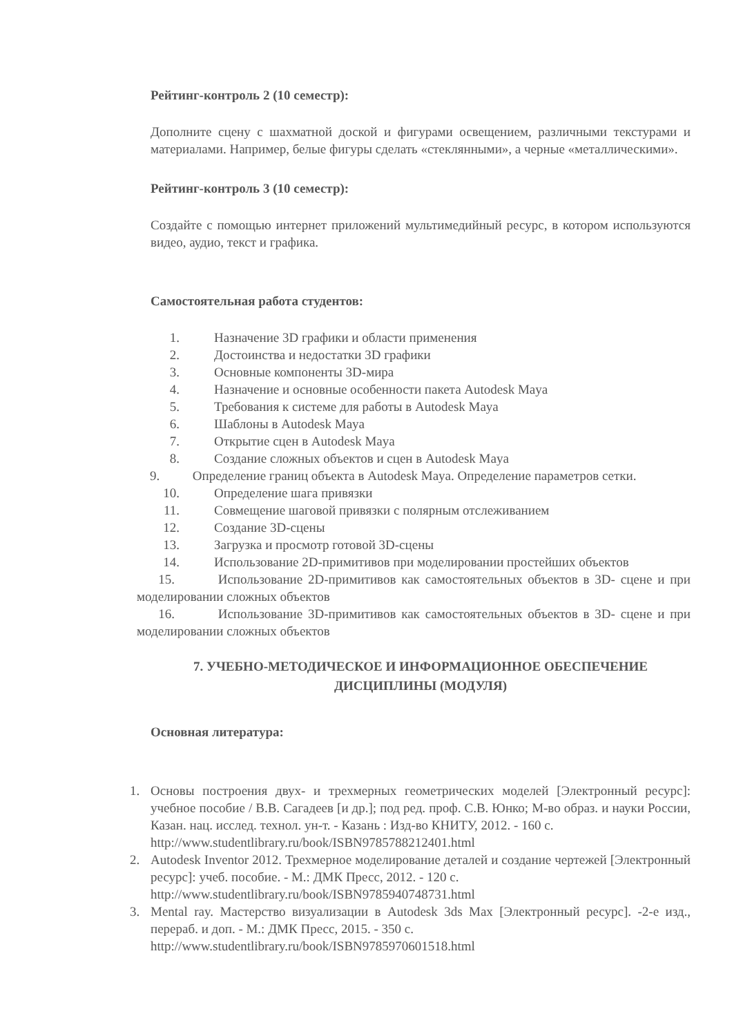Рейтинг-контроль 2 (10 семестр):
Дополните сцену с шахматной доской и фигурами освещением, различными текстурами и материалами. Например, белые фигуры сделать «стеклянными», а черные «металлическими».
Рейтинг-контроль 3 (10 семестр):
Создайте с помощью интернет приложений мультимедийный ресурс, в котором используются видео, аудио, текст и графика.
Самостоятельная работа студентов:
1. Назначение 3D графики и области применения
2. Достоинства и недостатки 3D графики
3. Основные компоненты 3D-мира
4. Назначение и основные особенности пакета Autodesk Maya
5. Требования к системе для работы в Autodesk Maya
6. Шаблоны в Autodesk Maya
7. Открытие сцен в Autodesk Maya
8. Создание сложных объектов и сцен в Autodesk Maya
9. Определение границ объекта в Autodesk Maya. Определение параметров сетки.
10. Определение шага привязки
11. Совмещение шаговой привязки с полярным отслеживанием
12. Создание 3D-сцены
13. Загрузка и просмотр готовой 3D-сцены
14. Использование 2D-примитивов при моделировании простейших объектов
15. Использование 2D-примитивов как самостоятельных объектов в 3D- сцене и при моделировании сложных объектов
16. Использование 3D-примитивов как самостоятельных объектов в 3D- сцене и при моделировании сложных объектов
7. УЧЕБНО-МЕТОДИЧЕСКОЕ И ИНФОРМАЦИОННОЕ ОБЕСПЕЧЕНИЕ ДИСЦИПЛИНЫ (МОДУЛЯ)
Основная литература:
1. Основы построения двух- и трехмерных геометрических моделей [Электронный ресурс]: учебное пособие / В.В. Сагадеев [и др.]; под ред. проф. С.В. Юнко; М-во образ. и науки России, Казан. нац. исслед. технол. ун-т. - Казань : Изд-во КНИТУ, 2012. - 160 с.
http://www.studentlibrary.ru/book/ISBN9785788212401.html
2. Autodesk Inventor 2012. Трехмерное моделирование деталей и создание чертежей [Электронный ресурс]: учеб. пособие. - М.: ДМК Пресс, 2012. - 120 с.
http://www.studentlibrary.ru/book/ISBN9785940748731.html
3. Mental ray. Мастерство визуализации в Autodesk 3ds Max [Электронный ресурс]. -2-е изд., перераб. и доп. - М.: ДМК Пресс, 2015. - 350 с.
http://www.studentlibrary.ru/book/ISBN9785970601518.html